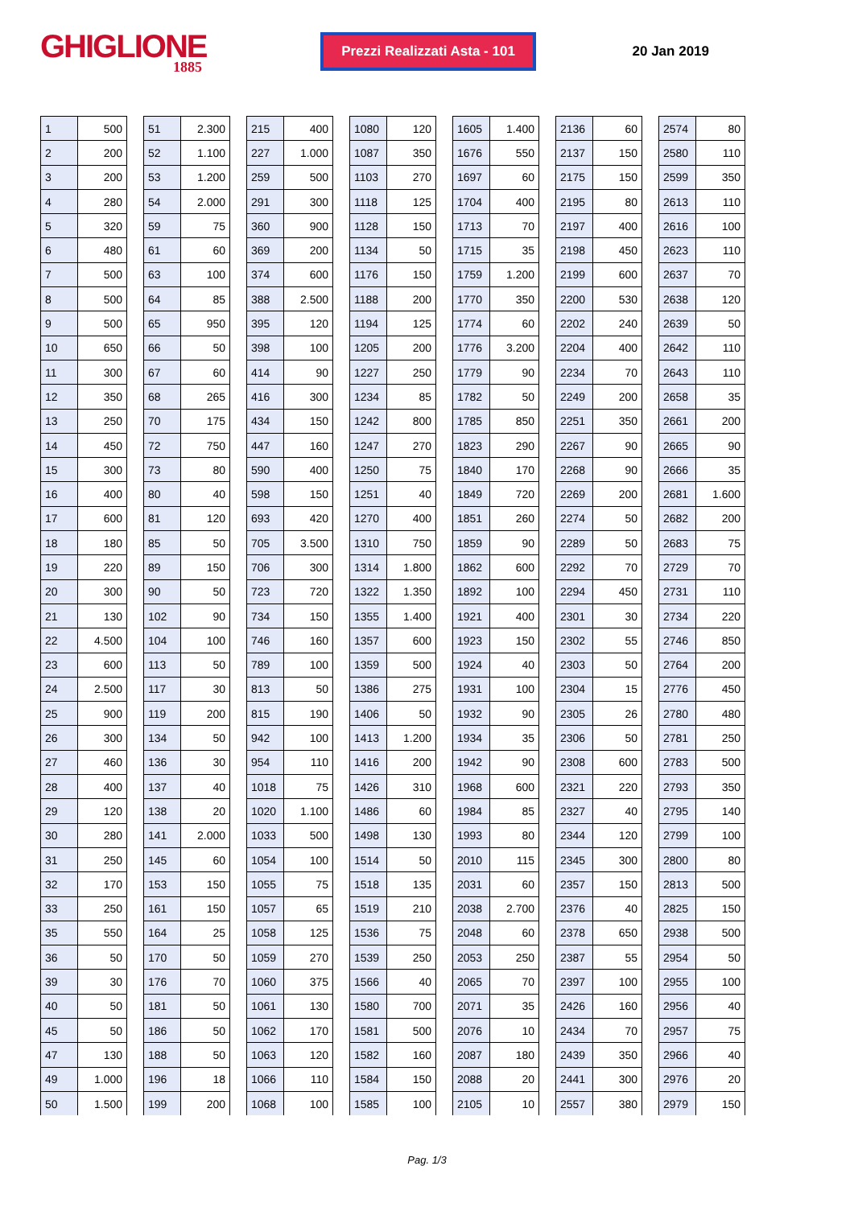GHIGLIONE
1885
Prezzi Realizzati Asta - 101
20 Jan 2019
| 1 | 500 |
| 2 | 200 |
| 3 | 200 |
| 4 | 280 |
| 5 | 320 |
| 6 | 480 |
| 7 | 500 |
| 8 | 500 |
| 9 | 500 |
| 10 | 650 |
| 11 | 300 |
| 12 | 350 |
| 13 | 250 |
| 14 | 450 |
| 15 | 300 |
| 16 | 400 |
| 17 | 600 |
| 18 | 180 |
| 19 | 220 |
| 20 | 300 |
| 21 | 130 |
| 22 | 4.500 |
| 23 | 600 |
| 24 | 2.500 |
| 25 | 900 |
| 26 | 300 |
| 27 | 460 |
| 28 | 400 |
| 29 | 120 |
| 30 | 280 |
| 31 | 250 |
| 32 | 170 |
| 33 | 250 |
| 35 | 550 |
| 36 | 50 |
| 39 | 30 |
| 40 | 50 |
| 45 | 50 |
| 47 | 130 |
| 49 | 1.000 |
| 50 | 1.500 |
| 51 | 2.300 |
| 52 | 1.100 |
| 53 | 1.200 |
| 54 | 2.000 |
| 59 | 75 |
| 61 | 60 |
| 63 | 100 |
| 64 | 85 |
| 65 | 950 |
| 66 | 50 |
| 67 | 60 |
| 68 | 265 |
| 70 | 175 |
| 72 | 750 |
| 73 | 80 |
| 80 | 40 |
| 81 | 120 |
| 85 | 50 |
| 89 | 150 |
| 90 | 50 |
| 102 | 90 |
| 104 | 100 |
| 113 | 50 |
| 117 | 30 |
| 119 | 200 |
| 134 | 50 |
| 136 | 30 |
| 137 | 40 |
| 138 | 20 |
| 141 | 2.000 |
| 145 | 60 |
| 153 | 150 |
| 161 | 150 |
| 164 | 25 |
| 170 | 50 |
| 176 | 70 |
| 181 | 50 |
| 186 | 50 |
| 188 | 50 |
| 196 | 18 |
| 199 | 200 |
| 215 | 400 |
| 227 | 1.000 |
| 259 | 500 |
| 291 | 300 |
| 360 | 900 |
| 369 | 200 |
| 374 | 600 |
| 388 | 2.500 |
| 395 | 120 |
| 398 | 100 |
| 414 | 90 |
| 416 | 300 |
| 434 | 150 |
| 447 | 160 |
| 590 | 400 |
| 598 | 150 |
| 693 | 420 |
| 705 | 3.500 |
| 706 | 300 |
| 723 | 720 |
| 734 | 150 |
| 746 | 160 |
| 789 | 100 |
| 813 | 50 |
| 815 | 190 |
| 942 | 100 |
| 954 | 110 |
| 1018 | 75 |
| 1020 | 1.100 |
| 1033 | 500 |
| 1054 | 100 |
| 1055 | 75 |
| 1057 | 65 |
| 1058 | 125 |
| 1059 | 270 |
| 1060 | 375 |
| 1061 | 130 |
| 1062 | 170 |
| 1063 | 120 |
| 1066 | 110 |
| 1068 | 100 |
| 1080 | 120 |
| 1087 | 350 |
| 1103 | 270 |
| 1118 | 125 |
| 1128 | 150 |
| 1134 | 50 |
| 1176 | 150 |
| 1188 | 200 |
| 1194 | 125 |
| 1205 | 200 |
| 1227 | 250 |
| 1234 | 85 |
| 1242 | 800 |
| 1247 | 270 |
| 1250 | 75 |
| 1251 | 40 |
| 1270 | 400 |
| 1310 | 750 |
| 1314 | 1.800 |
| 1322 | 1.350 |
| 1355 | 1.400 |
| 1357 | 600 |
| 1359 | 500 |
| 1386 | 275 |
| 1406 | 50 |
| 1413 | 1.200 |
| 1416 | 200 |
| 1426 | 310 |
| 1486 | 60 |
| 1498 | 130 |
| 1514 | 50 |
| 1518 | 135 |
| 1519 | 210 |
| 1536 | 75 |
| 1539 | 250 |
| 1566 | 40 |
| 1580 | 700 |
| 1581 | 500 |
| 1582 | 160 |
| 1584 | 150 |
| 1585 | 100 |
| 1605 | 1.400 |
| 1676 | 550 |
| 1697 | 60 |
| 1704 | 400 |
| 1713 | 70 |
| 1715 | 35 |
| 1759 | 1.200 |
| 1770 | 350 |
| 1774 | 60 |
| 1776 | 3.200 |
| 1779 | 90 |
| 1782 | 50 |
| 1785 | 850 |
| 1823 | 290 |
| 1840 | 170 |
| 1849 | 720 |
| 1851 | 260 |
| 1859 | 90 |
| 1862 | 600 |
| 1892 | 100 |
| 1921 | 400 |
| 1923 | 150 |
| 1924 | 40 |
| 1931 | 100 |
| 1932 | 90 |
| 1934 | 35 |
| 1942 | 90 |
| 1968 | 600 |
| 1984 | 85 |
| 1993 | 80 |
| 2010 | 115 |
| 2031 | 60 |
| 2038 | 2.700 |
| 2048 | 60 |
| 2053 | 250 |
| 2065 | 70 |
| 2071 | 35 |
| 2076 | 10 |
| 2087 | 180 |
| 2088 | 20 |
| 2105 | 10 |
| 2136 | 60 |
| 2137 | 150 |
| 2175 | 150 |
| 2195 | 80 |
| 2197 | 400 |
| 2198 | 450 |
| 2199 | 600 |
| 2200 | 530 |
| 2202 | 240 |
| 2204 | 400 |
| 2234 | 70 |
| 2249 | 200 |
| 2251 | 350 |
| 2267 | 90 |
| 2268 | 90 |
| 2269 | 200 |
| 2274 | 50 |
| 2289 | 50 |
| 2292 | 70 |
| 2294 | 450 |
| 2301 | 30 |
| 2302 | 55 |
| 2303 | 50 |
| 2304 | 15 |
| 2305 | 26 |
| 2306 | 50 |
| 2308 | 600 |
| 2321 | 220 |
| 2327 | 40 |
| 2344 | 120 |
| 2345 | 300 |
| 2357 | 150 |
| 2376 | 40 |
| 2378 | 650 |
| 2387 | 55 |
| 2397 | 100 |
| 2426 | 160 |
| 2434 | 70 |
| 2439 | 350 |
| 2441 | 300 |
| 2557 | 380 |
| 2574 | 80 |
| 2580 | 110 |
| 2599 | 350 |
| 2613 | 110 |
| 2616 | 100 |
| 2623 | 110 |
| 2637 | 70 |
| 2638 | 120 |
| 2639 | 50 |
| 2642 | 110 |
| 2643 | 110 |
| 2658 | 35 |
| 2661 | 200 |
| 2665 | 90 |
| 2666 | 35 |
| 2681 | 1.600 |
| 2682 | 200 |
| 2683 | 75 |
| 2729 | 70 |
| 2731 | 110 |
| 2734 | 220 |
| 2746 | 850 |
| 2764 | 200 |
| 2776 | 450 |
| 2780 | 480 |
| 2781 | 250 |
| 2783 | 500 |
| 2793 | 350 |
| 2795 | 140 |
| 2799 | 100 |
| 2800 | 80 |
| 2813 | 500 |
| 2825 | 150 |
| 2938 | 500 |
| 2954 | 50 |
| 2955 | 100 |
| 2956 | 40 |
| 2957 | 75 |
| 2966 | 40 |
| 2976 | 20 |
| 2979 | 150 |
Pag. 1/3